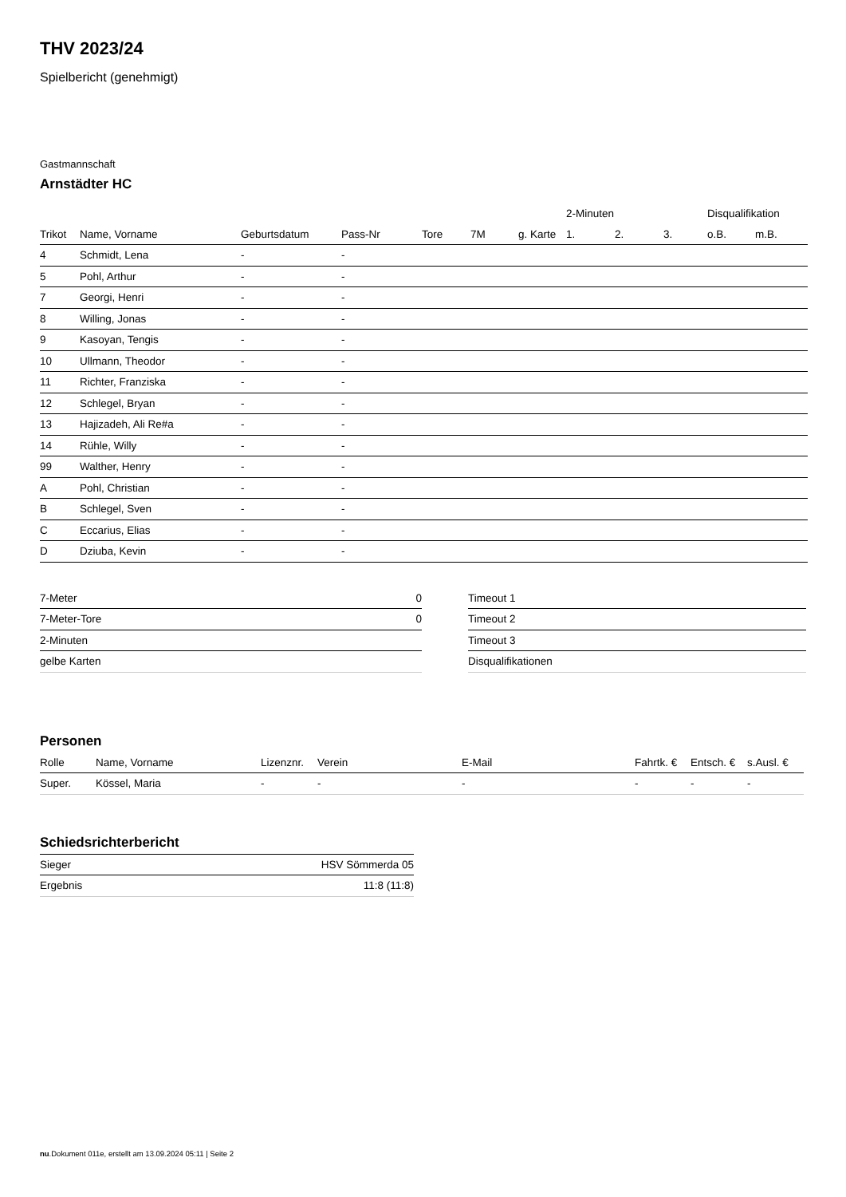THV 2023/24
Spielbericht (genehmigt)
Gastmannschaft
Arnstädter HC
| | | | | | | | 2-Minuten | | | Disqualifikation | |
| --- | --- | --- | --- | --- | --- | --- | --- | --- | --- | --- | --- |
| Trikot | Name, Vorname | Geburtsdatum | Pass-Nr | Tore | 7M | g. Karte | 1. | 2. | 3. | o.B. | m.B. |
| 4 | Schmidt, Lena | - | - | | | | | | | | |
| 5 | Pohl, Arthur | - | - | | | | | | | | |
| 7 | Georgi, Henri | - | - | | | | | | | | |
| 8 | Willing, Jonas | - | - | | | | | | | | |
| 9 | Kasoyan, Tengis | - | - | | | | | | | | |
| 10 | Ullmann, Theodor | - | - | | | | | | | | |
| 11 | Richter, Franziska | - | - | | | | | | | | |
| 12 | Schlegel, Bryan | - | - | | | | | | | | |
| 13 | Hajizadeh, Ali Re#a | - | - | | | | | | | | |
| 14 | Rühle, Willy | - | - | | | | | | | | |
| 99 | Walther, Henry | - | - | | | | | | | | |
| A | Pohl, Christian | - | - | | | | | | | | |
| B | Schlegel, Sven | - | - | | | | | | | | |
| C | Eccarius, Elias | - | - | | | | | | | | |
| D | Dziuba, Kevin | - | - | | | | | | | | |
| 7-Meter | 0 |
| 7-Meter-Tore | 0 |
| 2-Minuten | |
| gelbe Karten | |
| Timeout 1 |
| Timeout 2 |
| Timeout 3 |
| Disqualifikationen |
Personen
| Rolle | Name, Vorname | Lizenznr. | Verein | E-Mail | Fahrtk. € | Entsch. € | s.Ausl. € |
| --- | --- | --- | --- | --- | --- | --- | --- |
| Super. | Kössel, Maria | - | - | - | - | - | - |
Schiedsrichterbericht
| Sieger | HSV Sömmerda 05 |
| Ergebnis | 11:8 (11:8) |
nu.Dokument 011e, erstellt am 13.09.2024 05:11 | Seite 2